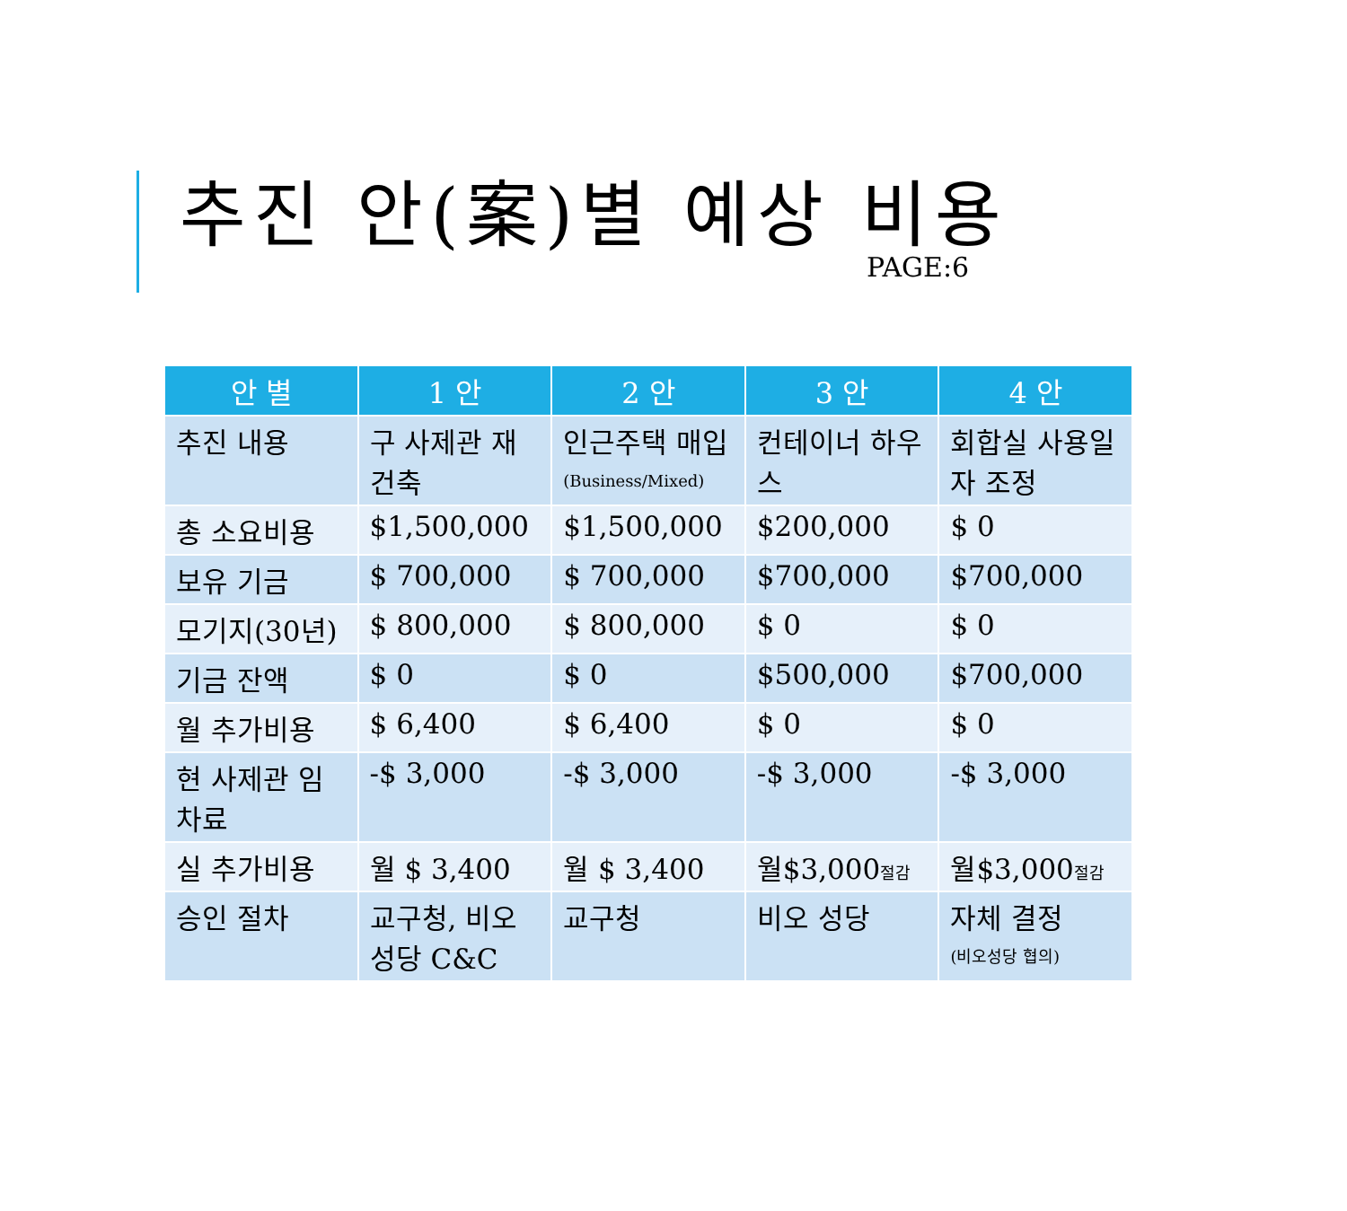추진 안(案)별 예상 비용
PAGE:6
| 안 별 | 1 안 | 2 안 | 3 안 | 4 안 |
| --- | --- | --- | --- | --- |
| 추진 내용 | 구 사제관 재건축 | 인근주택 매입 (Business/Mixed) | 컨테이너 하우스 | 회합실 사용일자 조정 |
| 총 소요비용 | $1,500,000 | $1,500,000 | $200,000 | $ 0 |
| 보유 기금 | $ 700,000 | $ 700,000 | $700,000 | $700,000 |
| 모기지(30년) | $ 800,000 | $ 800,000 | $ 0 | $ 0 |
| 기금 잔액 | $ 0 | $ 0 | $500,000 | $700,000 |
| 월 추가비용 | $ 6,400 | $ 6,400 | $ 0 | $ 0 |
| 현 사제관 임차료 | -$ 3,000 | -$ 3,000 | -$ 3,000 | -$ 3,000 |
| 실 추가비용 | 월 $ 3,400 | 월 $ 3,400 | 월$3,000 절감 | 월$3,000 절감 |
| 승인 절차 | 교구청, 비오성당 C&C | 교구청 | 비오 성당 | 자체 결정 (비오성당 협의) |